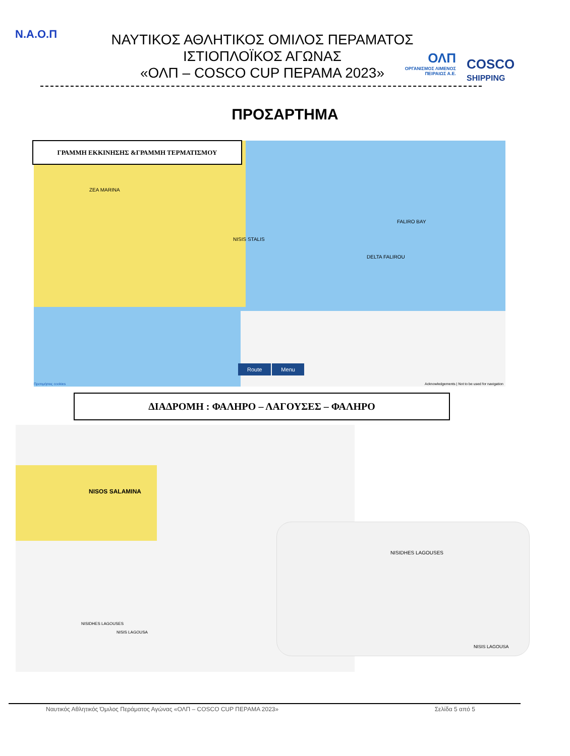N.A.O.Π
ΝΑΥΤΙΚΟΣ ΑΘΛΗΤΙΚΟΣ ΟΜΙΛΟΣ ΠΕΡΑΜΑΤΟΣ
ΙΣΤΙΟΠΛΟΪΚΟΣ ΑΓΩΝΑΣ
«ΟΛΠ – COSCO CUP ΠΕΡΑΜΑ 2023»
ΟΛΠ
ΟΡΓΑΝΙΣΜΟΣ ΛΙΜΕΝΟΣ ΠΕΙΡΑΙΩΣ Α.Ε.
COSCO
SHIPPING
ΠΡΟΣΑΡΤΗΜΑ
Route Menu
FALIRO BAY
DELTA FALIROU
NISIS STALIS
ZEA MARINA
Προτιμήσεις cookies
Acknowledgements | Not to be used for navigation
ΓΡΑΜΜΗ ΕΚΚΙΝΗΣΗΣ &ΓΡΑΜΜΗ ΤΕΡΜΑΤΙΣΜΟΥ
ΔΙΑΔΡΟΜΗ : ΦΑΛΗΡΟ – ΛΑΓΟΥΣΕΣ – ΦΑΛΗΡΟ
NISOS SALAMINA
NISIDHES LAGOUSES
NISIS LAGOUSA
NISIDHES LAGOUSES
NISIS LAGOUSA
Ναυτικός Αθλητικός Όμιλος Περάματος Αγώνας «ΟΛΠ – COSCO CUP ΠΕΡΑΜΑ 2023» Σελίδα 5 από 5